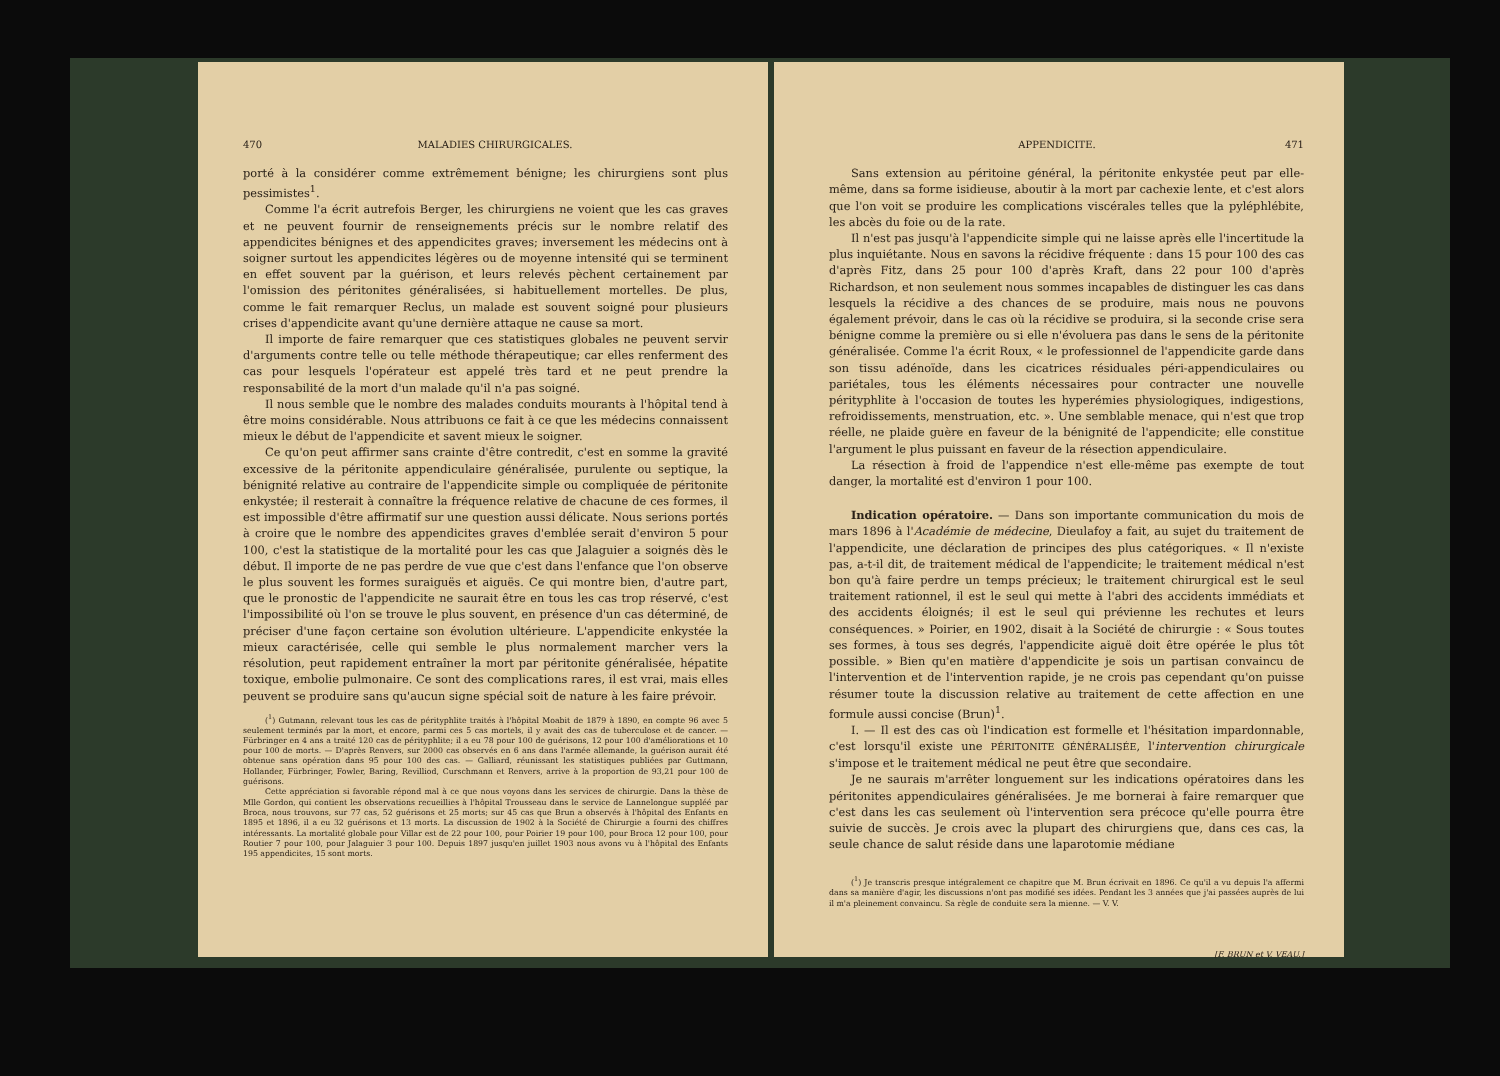470 MALADIES CHIRURGICALES.
porté à la considérer comme extrêmement bénigne; les chirurgiens sont plus pessimistes<sup>1</sup>.
Comme l'a écrit autrefois Berger, les chirurgiens ne voient que les cas graves et ne peuvent fournir de renseignements précis sur le nombre relatif des appendicites bénignes et des appendicites graves; inversement les médecins ont à soigner surtout les appendicites légères ou de moyenne intensité qui se terminent en effet souvent par la guérison, et leurs relevés pèchent certainement par l'omission des péritonites généralisées, si habituellement mortelles. De plus, comme le fait remarquer Reclus, un malade est souvent soigné pour plusieurs crises d'appendicite avant qu'une dernière attaque ne cause sa mort.
Il importe de faire remarquer que ces statistiques globales ne peuvent servir d'arguments contre telle ou telle méthode thérapeutique; car elles renferment des cas pour lesquels l'opérateur est appelé très tard et ne peut prendre la responsabilité de la mort d'un malade qu'il n'a pas soigné.
Il nous semble que le nombre des malades conduits mourants à l'hôpital tend à être moins considérable. Nous attribuons ce fait à ce que les médecins connaissent mieux le début de l'appendicite et savent mieux le soigner.
Ce qu'on peut affirmer sans crainte d'être contredit, c'est en somme la gravité excessive de la péritonite appendiculaire généralisée, purulente ou septique, la bénignité relative au contraire de l'appendicite simple ou compliquée de péritonite enkystée; il resterait à connaître la fréquence relative de chacune de ces formes, il est impossible d'être affirmatif sur une question aussi délicate. Nous serions portés à croire que le nombre des appendicites graves d'emblée serait d'environ 5 pour 100, c'est la statistique de la mortalité pour les cas que Jalaguier a soignés dès le début. Il importe de ne pas perdre de vue que c'est dans l'enfance que l'on observe le plus souvent les formes suraiguës et aiguës. Ce qui montre bien, d'autre part, que le pronostic de l'appendicite ne saurait être en tous les cas trop réservé, c'est l'impossibilité où l'on se trouve le plus souvent, en présence d'un cas déterminé, de préciser d'une façon certaine son évolution ultérieure. L'appendicite enkystée la mieux caractérisée, celle qui semble le plus normalement marcher vers la résolution, peut rapidement entraîner la mort par péritonite généralisée, hépatite toxique, embolie pulmonaire. Ce sont des complications rares, il est vrai, mais elles peuvent se produire sans qu'aucun signe spécial soit de nature à les faire prévoir.
(<sup>1</sup>) Gutmann, relevant tous les cas de pérityphlite traités à l'hôpital Moabit de 1879 à 1890, en compte 96 avec 5 seulement terminés par la mort, et encore, parmi ces 5 cas mortels, il y avait des cas de tuberculose et de cancer. — Fürbringer en 4 ans a traité 120 cas de pérityphlite; il a eu 78 pour 100 de guérisons, 12 pour 100 d'améliorations et 10 pour 100 de morts. — D'après Renvers, sur 2000 cas observés en 6 ans dans l'armée allemande, la guérison aurait été obtenue sans opération dans 95 pour 100 des cas. — Galliard, réunissant les statistiques publiées par Guttmann, Hollander, Fürbringer, Fowler, Baring, Revilliod, Curschmann et Renvers, arrive à la proportion de 93,21 pour 100 de guérisons.
Cette appréciation si favorable répond mal à ce que nous voyons dans les services de chirurgie. Dans la thèse de Mlle Gordon, qui contient les observations recueillies à l'hôpital Trousseau dans le service de Lannelongue suppléé par Broca, nous trouvons, sur 77 cas, 52 guérisons et 25 morts; sur 45 cas que Brun a observés à l'hôpital des Enfants en 1895 et 1896, il a eu 32 guérisons et 13 morts. La discussion de 1902 à la Société de Chirurgie a fourni des chiffres intéressants. La mortalité globale pour Villar est de 22 pour 100, pour Poirier 19 pour 100, pour Broca 12 pour 100, pour Routier 7 pour 100, pour Jalaguier 3 pour 100. Depuis 1897 jusqu'en juillet 1903 nous avons vu à l'hôpital des Enfants 195 appendicites, 15 sont morts.
APPENDICITE. 471
Sans extension au péritoine général, la péritonite enkystée peut par elle-même, dans sa forme isidieuse, aboutir à la mort par cachexie lente, et c'est alors que l'on voit se produire les complications viscérales telles que la pyléphlébite, les abcès du foie ou de la rate.
Il n'est pas jusqu'à l'appendicite simple qui ne laisse après elle l'incertitude la plus inquiétante. Nous en savons la récidive fréquente : dans 15 pour 100 des cas d'après Fitz, dans 25 pour 100 d'après Kraft, dans 22 pour 100 d'après Richardson, et non seulement nous sommes incapables de distinguer les cas dans lesquels la récidive a des chances de se produire, mais nous ne pouvons également prévoir, dans le cas où la récidive se produira, si la seconde crise sera bénigne comme la première ou si elle n'évoluera pas dans le sens de la péritonite généralisée. Comme l'a écrit Roux, « le professionnel de l'appendicite garde dans son tissu adénoïde, dans les cicatrices résiduales péri-appendiculaires ou pariétales, tous les éléments nécessaires pour contracter une nouvelle pérityphlite à l'occasion de toutes les hyperémies physiologiques, indigestions, refroidissements, menstruation, etc. ». Une semblable menace, qui n'est que trop réelle, ne plaide guère en faveur de la bénignité de l'appendicite; elle constitue l'argument le plus puissant en faveur de la résection appendiculaire.
La résection à froid de l'appendice n'est elle-même pas exempte de tout danger, la mortalité est d'environ 1 pour 100.
Indication opératoire. — Dans son importante communication du mois de mars 1896 à l'Académie de médecine, Dieulafoy a fait, au sujet du traitement de l'appendicite, une déclaration de principes des plus catégoriques. « Il n'existe pas, a-t-il dit, de traitement médical de l'appendicite; le traitement médical n'est bon qu'à faire perdre un temps précieux; le traitement chirurgical est le seul traitement rationnel, il est le seul qui mette à l'abri des accidents immédiats et des accidents éloignés; il est le seul qui prévienne les rechutes et leurs conséquences. » Poirier, en 1902, disait à la Société de chirurgie : « Sous toutes ses formes, à tous ses degrés, l'appendicite aiguë doit être opérée le plus tôt possible. » Bien qu'en matière d'appendicite je sois un partisan convaincu de l'intervention et de l'intervention rapide, je ne crois pas cependant qu'on puisse résumer toute la discussion relative au traitement de cette affection en une formule aussi concise (Brun)<sup>1</sup>.
I. — Il est des cas où l'indication est formelle et l'hésitation impardonnable, c'est lorsqu'il existe une PÉRITONITE GÉNÉRALISÉE, l'intervention chirurgicale s'impose et le traitement médical ne peut être que secondaire.
Je ne saurais m'arrêter longuement sur les indications opératoires dans les péritonites appendiculaires généralisées. Je me bornerai à faire remarquer que c'est dans les cas seulement où l'intervention sera précoce qu'elle pourra être suivie de succès. Je crois avec la plupart des chirurgiens que, dans ces cas, la seule chance de salut réside dans une laparotomie médiane
(<sup>1</sup>) Je transcris presque intégralement ce chapitre que M. Brun écrivait en 1896. Ce qu'il a vu depuis l'a affermi dans sa manière d'agir, les discussions n'ont pas modifié ses idées. Pendant les 3 années que j'ai passées auprès de lui il m'a pleinement convaincu. Sa règle de conduite sera la mienne. — V. V.
[F. BRUN et V. VEAU.]